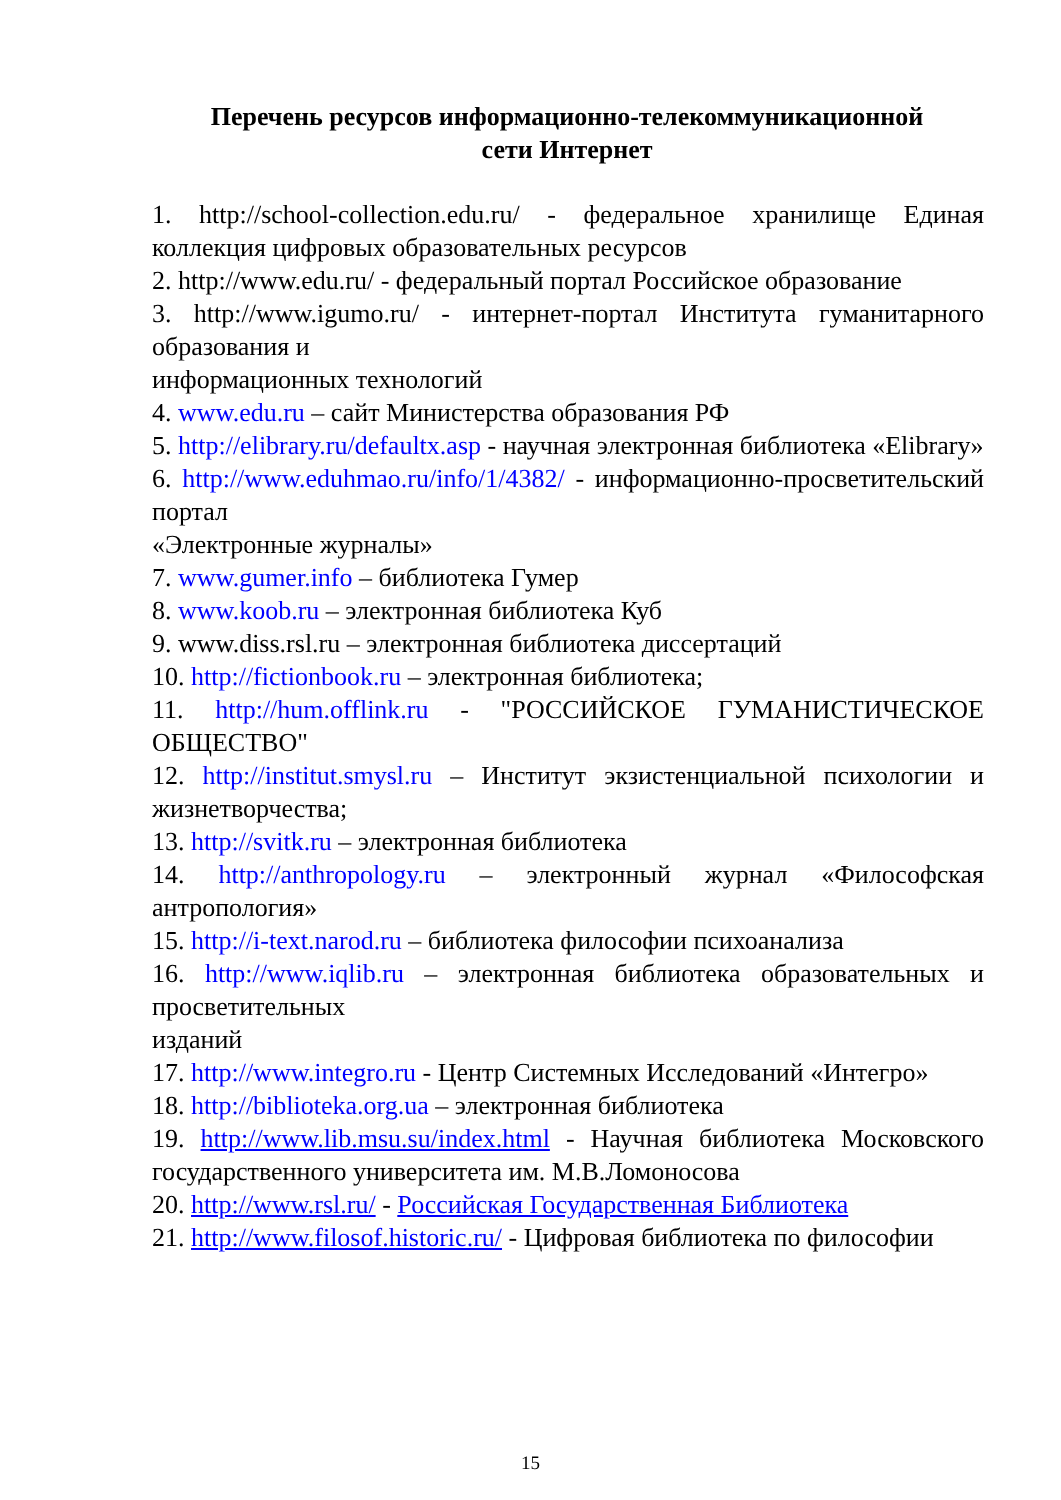Перечень ресурсов информационно-телекоммуникационной
сети Интернет
1. http://school-collection.edu.ru/ - федеральное хранилище Единая коллекция цифровых образовательных ресурсов
2. http://www.edu.ru/ - федеральный портал Российское образование
3. http://www.igumo.ru/ - интернет-портал Института гуманитарного образования и
информационных технологий
4. www.edu.ru – сайт Министерства образования РФ
5. http://elibrary.ru/defaultx.asp - научная электронная библиотека «Elibrary»
6. http://www.eduhmao.ru/info/1/4382/ - информационно-просветительский портал
«Электронные журналы»
7. www.gumer.info – библиотека Гумер
8. www.koob.ru – электронная библиотека Куб
9. www.diss.rsl.ru – электронная библиотека диссертаций
10. http://fictionbook.ru – электронная библиотека;
11. http://hum.offlink.ru - "РОССИЙСКОЕ ГУМАНИСТИЧЕСКОЕ ОБЩЕСТВО"
12. http://institut.smysl.ru – Институт экзистенциальной психологии и жизнетворчества;
13. http://svitk.ru – электронная библиотека
14. http://anthropology.ru – электронный журнал «Философская антропология»
15. http://i-text.narod.ru – библиотека философии психоанализа
16. http://www.iqlib.ru – электронная библиотека образовательных и просветительных
изданий
17. http://www.integro.ru - Центр Системных Исследований «Интегро»
18. http://biblioteka.org.ua – электронная библиотека
19. http://www.lib.msu.su/index.html - Научная библиотека Московского государственного университета им. М.В.Ломоносова
20. http://www.rsl.ru/ - Российская Государственная Библиотека
21. http://www.filosof.historic.ru/ - Цифровая библиотека по философии
15